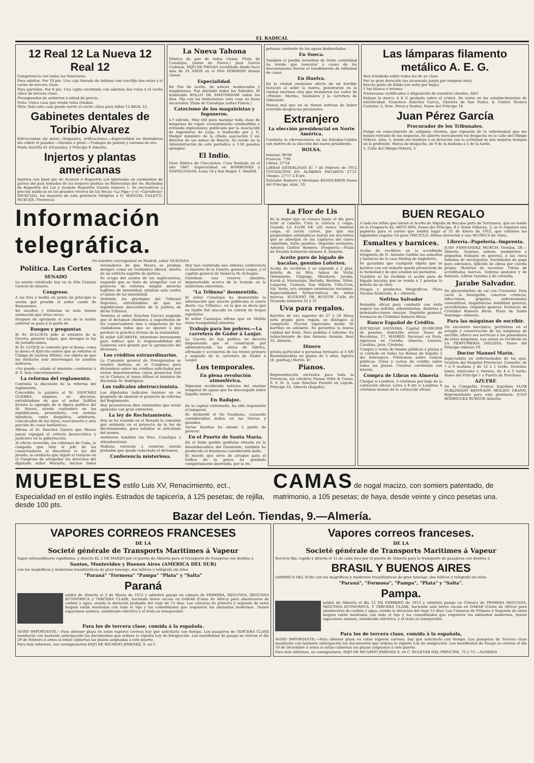EL RADICAL
12 Real 12 La Nueva 12 Real 12
Competencia con todas las funerarias
Para adultos. Por 10 pts. Una caja forrada de indiana con crucifijo dos velas y el coche de tercera clase.
Para párvulos. Por 6 pts. Una cajita encintada con adornos dos velas y el coche chico de tercera clase.
Presupuestos de entierros á mitad de precio.
Nota: Unica casa que vende velas rizadas.
Otra: Solo esta casa puede servir el coche chico para niños 12 REAL 12.
Gabinetes dentales de Toribio Alvarez
Extracciones sin dolor.—Empastes, orificaciones.—Especialidad en dentaduras sin cubrir el paladar.—Dientes á pivot.—Trabajos de puente y coronas de oro.
Poeta Zorrilla 61 (Granada), y Príncipe 8 Almería.
Injertos y plantas americanas
Injertos con buen pie de Aramón ó Rupestris Lot injertados en sarmientos de parras del país tomados de las mejores plantas no filoxeradas del río. Barbados de Rupestris del Lot y Aramón Rupestris Ganzin número 1. Se encuentran á precios módicos en los grandes viveros de las fincas «La Pipa» y el «Garroferal» (HUECIJA), los mayores de esta provincia Dirigirse á D. MANUEL GALETTI. HUECIJA, Provincia)
La Nueva Tahona
Fábrica de pan de todas clases. Plaza de Canalejas, (antes de Flores.) Juan García Cadenas. HIJO DE PIEDAD acreditada desde hace más de 25 AÑOS en el PAN DORMIDO demás clases.
Especialidad.
En Pan de aceite, de azúcar, mantecados y magdalenas. Pan dormido todos los Sábados. El inimitable BOLLO DE AMSTERDAM todos los días. Ojo con las imitaciones: esta casa no tiene sucursales. Plaza de Canalejas (antes Flores.)
Catecismo de los maquinistas y fogoneros.
5.ª edición. Muy útil para manejar toda clase de máquinas de vapor, economizando combustible y evitando explosiones; publicado por la Asociación de Ingenieros de Lieja, y traducido por J. G. Melgor miembro de la citada asociación y ex-director de las minas de Reocín. Se vende en la Administración de este periódico á 2·50 pesetas ejemplar.
El Indio.
Gran fábrica de Chocolates. Casa fundada en el año 1847. Especialidad en BOMBONES y NAPOLITANAS. Luna 14 y San Roque 1. Madrid.
petuosa corriente de las aguas desbordadas.
En Sueca.
También el pueblo levantino de triste celebridad ha tenido que lamentar á causa de las descomunales lluvias el hundimiento de infinidad de casas.
En Huelva.
En la ciudad onubense efecto de un terrible huracán al subir la marea, penetraron en la ciudad enormes olas que inundaron las calles de «Pinzón» Marina, Taudalera y la carretera de Gibraleón.
Menos mal que no se tienen noticias de haber ocurrido desgracias personales.
Extranjero
La elección presidencial en Norte América.
Continúa la efervescencia en los Estados-Unidos con motivo de la elección del nuevo presidente.
BOLSA.
Interior. 00'00
Francos. 7'90
Libras. 27'24
LIBRAS ESTERLINAS El 7 de Febrero de 1912 COTIZACION EN ALMERIA PAGARON 27'21 cheque. 27'17 á 8 d/v.
Salvador Romero y Hermano BANQUEROS Paseo del Príncipe, núm. 10.
Las lámparas filamento metálico A. E. G.
Han triunfado sobre todas las de su clase.
Por su gran duración (no alcanzada jamás por ninguna otra)
Exacto gasto de flúido (un vatio por bujía)
Y luz blanca é intensa
Numerosos certificados á disposición de nuestros clientes. AEG
Exíjase la marca A E G grabada sobre el cristal. De venta en los establecimientos de electricidad: Francisco Sánchez García, Glorieta de San Pedro, 4; Centro Técnico Castelar, 2; Sres. Pérez y Santos, Paseo del Príncipe 14
Juan Pérez García
Procurador de los Tribunales.
Pongo en conocimiento de antiguos clientes, que repuesto de la enfermedad que me tenían retirado de los negocios, he abierto nuevamente mi despacho en la calle del Obispo Orberá, núm. 5, donde me tendrán á su devoción con la actividad de mis mejores tiempos en la profesión. Horas de despacho, de 9 de la mañana á 5 de la tarde.
5, Calle del Obispo Orberá, 5
Información telegráfica.
De nuestro corresponsal en Madrid, señor QUESADA
Política. Las Cortes
SENADO
La sesión celebrada hoy en la Alta Cámara careció de interés.
Congreso.
A las tres y media en punto da principio la sesión que preside el señor conde de Romanones.
En escaños y tribunas se nota menos animación que otras veces.
Después de aprobada el acta de la sesión anterior se pasa á la parte de
Ruegos y preguntas
El Sr. ZULUETA pide al ministro de la Guerra, general Luque, que derogue la ley de Jurisdicciones.
El Sr. LUQUE le contesta que sí desea, como lo desea el Ejército entero que se reforme el Código de Justicia Militar, con objeto de que los militares solo intervengan en asuntos militares.
«No puedo,—añade el ministro—contestar á S. S. más concretamente».
La reforma del reglamento.
Continúa la discusión de la reforma del reglamento.
Concedida la palabra al Sr. SANCHEZ GUERRA, empieza su discurso, extrañándose de que el señor Salillas hiciera la apología de la figura política del Sr. Maura, siendo costumbre en los republicanos, presentarlo, con notoria injusticia, como despótico, arbitrario, conculcador de las leyes, reaccionario y otra porción de cosas fantásticas.
Afirma el Sr. Sánchez Guerra que Maura jamás repugnó el criterio democrático y justiciero en la gobernación.
Al efecto recuerda, las reformas de Cuba, la campaña que hizo el jefe de los conservadores al discutirse la ley del Jurado; la conducta que siguió al tratarse en el Congreso de atropellar los derechos del diputado señor Morayta; hechos todos reveladores de que Maura se produjo siempre como un verdadero liberal, dentro de un extricto espíritu de justicia.
Se ocupa del asunto de los suplicatorios, negando que se trate de atropellar con el proyecto de reforma ningún derecho legítimo de inmunidad, yéndose solo contra el abuso de tal inmunidad.
Defiende los prestigios del Tribunal Supremo, extrañándose de que los republicanos desconfíen de la justicia de dicho Tribunal.
Termina el señor Sánchez Guerra negando que el dictamen obedezca á sugestiones de los conservadores sino á exigencias de los ciudadanos todos que se oponen á que perdure la práctica viciosa de la inmunidad.
El señor AZCARATE, interviene brevemente para indicar que la responsabilidad del Gobierno será grande por la aprobación del dictamen.
Los créditos extraordinarios.
La Comisión general de Presupuestos se reunirá mañana en el Congreso para dictaminar sobre los créditos solicitados por varios departamentos cuyos proyectos leyó en la Cámara el lunes último el ministro de Hacienda Sr. Rodríguez.
Los radicales obstruccionista.
Los diputados radicales insisten en su propósito de obstruir el proyecto de reforma del Reglamento.
Hoy presentaron diez enmiendas que serán apoyadas con gran extensión.
La ley de Reclutamiento.
Hoy se ha reunido en el Senado la comisión que entiende en el proyecto de la ley de Reclutamiento, para estudiar el articulado del mismo.
Asistieron también los Sres. Canalejas y Allendesalazar.
Mañana volverán á reunirse siendo probable que quede redactado el dictamen.
Conferencia misteriosa.
Hoy han celebrado una extensa conferencia el ministro de la Guerra, general Luque, y el capitán general de Valencia Sr. Echagüe.
Guárdase una reserva absoluta, impenetrable acerca de lo tratado en la misteriosa entrevista.
"La Tribuna" desmentida.
El señor Canalejas ha desmentido la información que anoche publicaba el nuevo diario «La Tribuna», en la que se decía que en Izafén fué atacado un convoy de tropas españolas.
El señor Canalejas afirma que en Melilla reina tranquilidad absoluta.
Trabajo para los pobres.—La carretera de Gádor á Laujar.
La Gaceta de hoy publica un decreto disponiendo que se construyan por administración las obras de fábrica, afirmado y accesorios de los trozos primero y segundo de la carretera de Gádor á Laujar.
Los temporales.
En plena revolución atmosférica.
Síguense recibiendo noticias del enorme temporal de aguas que ha descargado sobre España entera.
En Badajoz.
En la capital extremeña, ha sido imponente el temporal.
Se desbordó el río Guadiana, causando considerables daños en las tierras y ganados.
Varias familias ha estado á punto de perecer.
En el Puerto de Santa María.
En el lindo pueblo gaditano situado en la desembocadura del Guadalete, también ha producido el fenómeno considerable daño.
El muelle que sirve de atraque para el tráfico de la pesca ha quedado completamente destruido, por la im-
La Flor de Lis
Es la mejor que se conoce hasta el día para teñir el cabello: Cura la calvicie y caspa. Usando LA FLOR DE LIS nunca tendrán caspa, ni serán calvos, por que sus propiedades antisépticas matan los microbios que se albergan en los capilares del cuero cabelludo. Exito positivo. Depósito exclusivo, Antonio Guillen Romero. Droguería.—Plaza de Nicolás Salmerón número 4. Almería.
Aceite puro de hígado de bacalao, genuino Lofotten.
Acaba de recibirse y se expende á 2 ptas. botella de un litro. Aguas de Vichy, Onteniente, Vilajuiga, Mondariz, Jaraba, Karsb d, Marmolejo, Burlada, Borines, Vittel, Lanjarón, Cestona, San Hilario, Villa-Cruz, Val, Verín, ect; siempre existencias recientes. Especialidades farmacéuticas de todas marcas. EUGENIO DE BUSTOS Calle de Granada números 35 y 37
Uva para regalos.
Barriles de uva superior de 27 y 50 libras neto propia para regalo, se destapan al comprarlo. Precios especiales desde 50 barriles en adelante. Se garantiza la buena calidad del fruto. Para pedidos é informe: Es tablecimiento de don Antonio Alemán, Real 35, Almería.
Dinero
presta particular á personas formales al 5 0/0 Reembolsables en plazos de 5 años. Sgrera (K. postlag.) Berlin. 47.
Pianos.
Representación exclusiva para toda la Provincia, los célebres Pianos Ortiz & Cusso. S. F. H. A. Luis Sánchez Punzón en Liqcón. Príncipe 33, Almería (España).
BUEN REGALO
A todo los niños que tomen el Aceite de Hígado de Bacalao puro de Terranova, que se vende en la Droguería EL ARCO IRIS, Paseo del Príncipe, 8 y Tenor Iribarne, 2, se le regalará una papeleta para el sorteo que tendrá lugar el 31 de Enero de 1912, que contiene los siguientes regalos Un gran TRICICLO, última invención y una MUÑECA de china.
Esmaltes y barnices.
Acaba de recibirse en la acreditada Droguería de D. Antonio Guillén los esmaltes y barnices de la casa Moliug de Inglaterra.
Se garantiza que cualquier objeto que se barnice con est esmalte queda preservado de la humedad y de que anuden los parásitos.
También se ha recibido el aceite puro de hígado bacalao que se vende á 2 pesetas la botella de un litro.
Drogas y productos fotográficos. Plaza Nicolás Salmerón, 4.—Almería.
Nefrina Salvador
Remedio eficaz para combatir con éxito seguro las nefritis, albuminurias, diabetes y demásafecciones renales. Depósito general: Farmacia de Cristóbal Romero Rivas.
Banco Español de Crédito.
SOCIEDAD ANONIMA. Capital 20.000.000 de pesetas. Domicilio social: Paseo de Recoletos, 17, MADRID. Sucursal en París. Agencias en Coruña, Almería, Linares, Carolina, Jaén, Córdoba.
Compra y venta de fondos públicos á plazos y al contado en todas las Bolsas de España y del Extranjero. Préstamos sobre valores públicos. Giros y cartas de crédito sobre todas las plazas. Cuentas corrientes con interés.
Compra de Libras en Almería
Cheque s/ Londres: 2 céntimos por bajo de la cotización oficial. Letra á 8 d/v s/ Londres: 6 céntimos menos de la cotización oficial.
Librería.-Papelería.-Imprenta.
JUAN FERNANDEZ MURCIA Tiendas, 28.—Almería. Tarjetas, sobres, membretes y pequeños trabajos en general, á los cinco minutos de encargarlos. Facilidades de pago para ediciones. Edición de obras por cuenta propia. Material de escuelas. Tintas de acreditadas marcas. Tarjetas postales y de fantasía. Libros rayados y de consulta.
Jarabe Salvador.
De glicerofosfato de cal con Creosotal. Para curar la bronquitis, catarros crónicos, infecciones, gripales, enfermedades consuntivas, inapetencias debilidad general, escrofulismo. Depósito general: Farmacia de Cristóbal Romero Rivas. Plaza de Santo Domingo—Almería.
Para las máquinas de escribir.
Un excelente mecánico, peritísimo en el arreglo y conservación de las máquinas de escribir, ofrece sus servicios á los poseedores de estas máquinas. Los avisos se recibirán en LA PERFUMERIA INGLESA, Paseo del Príncipe número 19.
Doctor Manuel Marín.
Especialista en enfermedades de los ojos. Oculista del Hospital Provincial. Consulta: de 7 á 9 mañana y de 12 á 1 tarde. Gratuita: lunes, miércoles y viernes, de 4 á 5 tarde. Paseo del Príncipe 1 y Puerta de Purchena
AZUFRE
De la Compañía Franco Española FLOR SUBLIMADO REFINADO MOLIDO GRANO. Representante para esta provincia: JUAN RODRIGUEZ BURGOS Almería.
MUEBLES estilo Luis XV, Renacimiento, ect., Especialidad en el estilo inglés. Estrados de tapicería, á 125 pesetas; de rejilla, desde 100 pts.
CAMAS de nogal macizo, con somiers patentado, de matrimonio, a 105 pesetas; de haya, desde veinte y cinco pesetas una.
Bazar del León. Tiendas, 9.—Almería.
VAPORES CORREOS FRANCESES
DE LA
Societé générale de Transports Maritimes á Vapeur
Vapor extraordinario rapidísimo, y directo EL 2 DE MARZO por el puerto de Almería para el transporte de Pasajeros con destino á
Santos, Montevideo y Buenos Aires (AMERICA DEL SUR)
con los magníficos y modernos trasatlánticos de gran tonelaje, dos hélices y telégrafo sin hilos
"Paraná" "Formosa" "Pampa" "Plata" y "Salta"
Paraná
saldrá de Almería el 2 de Marzo de 1912 y admitirá pasaje en cámara de PRIMERA, SEGUNDA, SEGUNDA ECONÓMICA y TERCERA CLASE, haciendo breve escala en DAKAR (Costa de Africa) para abastecerse de carbón y agua, siendo la duración probable del viaje de 15 días. Las cámaras de primera y segunda de estos buques están montadas con todo el lujo y las comodidades que requieren los adelantos modernos. Tienen espaciosos salones, alumbrado eléctrico y el trato es inmejorable.
Para los de tercera clase, comida á la española.
AVISO IMPORTANTE.—Para obtener plaza en estos vapores correos hay que solicitarla con tiempo. Los pasajeros de TERCERA CLASE mandarán con bastante anticipación los documentos que ordena la vigente Ley de Emigración. Los manifiestos de pasaje se cierran el día 29 de Febrero ó antes si están cubiertas las plazas asignadas á este puerto.
Para más informes, sus consignatarios HIJO DE RICARDO JIMENEZ, S. en C.
Vapores correos franceses.
DE LA
Societé générale de Transports Maritimes á Vapeur
Servicio fijo, rapido y directo el 12 de cada mes por el puerto de Almería para la transporte de pasajeros con destino á
BRASIL Y BUENOS AIRES
(AMERICA DEL SUR) con los magníficos y modernos trasatlánticos de gran tonelaje, dos hélices y telégrafo sin hilos
"Paraná", "Formosa", "Pampa", "Plata" y "Salta".
Pampa.
saldrá de Almería el día 12 DE FEBRERO de 1912 y admitirá pasaje en Cámara de PRIMERA SEGUNDA, SEGUNDA ECONOMICA, Y TERCERA CLASE, haciendo solo breve escala en DAKAR (Costa de Africa) para abastecerse de carbón y agua, siendo la duración del viaje 13 días! Las Cámaras de Primera y Segunda de estos buques están montadas con todo el lujo y las comodidades que requieren los adelantos modernos, tienen espaciosos salones, alumbrado eléctrico, y el trato es inmejorable.
Para los de tercera clase, comida á la española,
AVISO IMPORTANTE.—Para obtener plaza en estos vapores correos, hay que solicitarlo con tiempo. Los pasajeros de Tercera clase mandarán con bastante anticipación los documentos que ordena la vigente Ley de emigración. Los manifiestos de Pasaje se cierran el día 10 de Diciembre ó antes si están cubiertas las plazas asignadas á este puerto.
Para más informes, su consignatario, HIJO DE RICARDO JIMENEZ S. en C. BULEVAR DEL PRINCIPE, 73 y 75.—ALMERIA